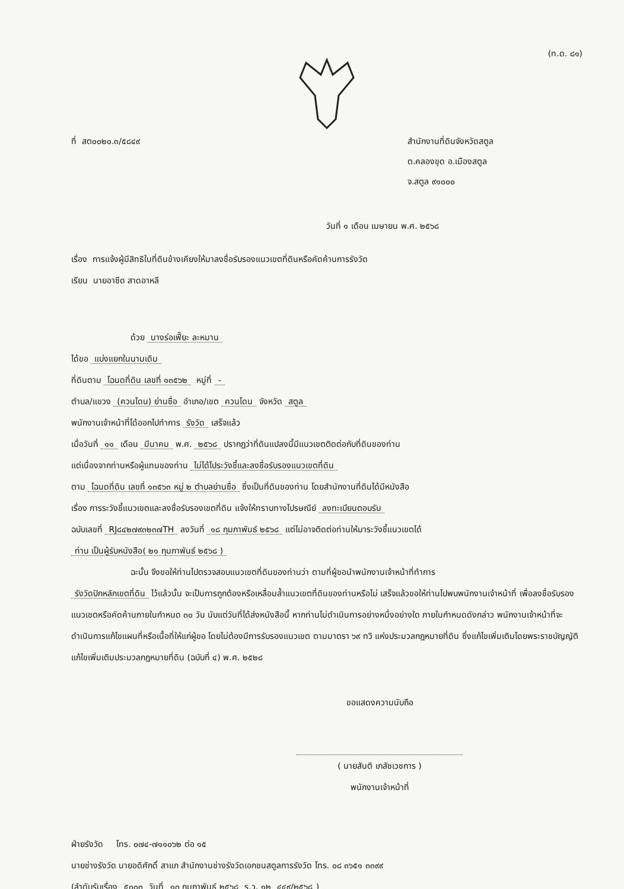(ท.ด. ๘๑)
ที่ สต๐๐๒๐.๓/๕๘๔๙
สำนักงานที่ดินจังหวัดสตูล
ต.คลองขุด อ.เมืองสตูล
จ.สตูล ๙๑๐๐๐
วันที่ ๑ เดือน เมษายน พ.ศ. ๒๕๖๘
เรื่อง การแจ้งผู้มีสิทธิในที่ดินข้างเคียงให้มาลงชื่อรับรองแนวเขตที่ดินหรือคัดค้านการรังวัด
เรียน นายอาซีด สาดอาหลี
ด้วย นางร่อเฟี๊ยะ ละหมาน
ได้ขอ แบ่งแยกในนามเดิม
ที่ดินตาม โฉนดที่ดิน เลขที่ ๑๓๕๖๒ หมู่ที่ -
ตำบล/แขวง (ควนโดน) ย่านซื่อ อำเภอ/เขต ควนโดน จังหวัด สตูล
พนักงานเจ้าหน้าที่ได้ออกไปทำการ รังวัด เสร็จแล้ว
เมื่อวันที่ ๑๑ เดือน มีนาคม พ.ศ. ๒๕๖๘ ปรากฏว่าที่ดินแปลงนี้มีแนวเขตติดต่อกับที่ดินของท่าน
แต่เนื่องจากท่านหรือผู้แทนของท่าน ไม่ได้ไประวังชี้และลงชื่อรับรองแนวเขตที่ดิน
ตาม โฉนดที่ดิน เลขที่ ๑๓๕๖๓ หมู่ ๒ ตำบลย่านซื่อ ซึ่งเป็นที่ดินของท่าน โดยสำนักงานที่ดินได้มีหนังสือ
เรื่อง การระวังชี้แนวเขตและลงชื่อรับรองเขตที่ดิน แจ้งให้ทราบทางไปรษณีย์ ลงทะเบียนตอบรับ
ฉบับเลขที่ RJ๘๔๒๗๙๓๒๓๗TH ลงวันที่ ๑๘ กุมภาพันธ์ ๒๕๖๘ แต่ไม่อาจติดต่อท่านให้มาระวังชี้แนวเขตได้
ท่าน เป็นผู้รับหนังสือ( ๒๑ กุมภาพันธ์ ๒๕๖๘ )
ฉะนั้น จึงขอให้ท่านไปตรวจสอบแนวเขตที่ดินของท่านว่า ตามที่ผู้ขอนำพนักงานเจ้าหน้าที่ทำการ
รังวัดปักหลักเขตที่ดิน ไว้แล้วนั้น จะเป็นการถูกต้องหรือเหลื่อมล้ำแนวเขตที่ดินของท่านหรือไม่ เสร็จแล้วขอให้ท่านไปพบพนักงานเจ้าหน้าที่ เพื่อลงชื่อรับรองแนวเขตหรือคัดค้านภายในกำหนด ๓๐ วัน นับแต่วันที่ได้ส่งหนังสือนี้ หากท่านไม่ดำเนินการอย่างหนึ่งอย่างใด ภายในกำหนดดังกล่าว พนักงานเจ้าหน้าที่จะดำเนินการแก้ไขแผนที่หรือเนื้อที่ให้แก่ผู้ขอ โดยไม่ต้องมีการรับรองแนวเขต ตามมาตรา ๖๙ ทวิ แห่งประมวลกฎหมายที่ดิน ซึ่งแก้ไขเพิ่มเติมโดยพระราชบัญญัติแก้ไขเพิ่มเติมประมวลกฎหมายที่ดิน (ฉบับที่ ๔) พ.ศ. ๒๕๒๘
ขอแสดงความนับถือ
( นายสันติ เภสัชเวชการ )
พนักงานเจ้าหน้าที่
ฝ่ายรังวัด โทร. ๐๗๔-๗๑๑๐๖๒ ต่อ ๑๕
นายช่างรังวัด นายอดิศักดิ์ สาแก สำนักงานช่างรังวัดเอกชนสตูลการรังวัด โทร. ๐๘ ๓๖๕๑ ๓๓๙๙
(ลำดับรับเรื่อง ๕๐๐๓ วันที่ ๑๓ กุมภาพันธ์ ๒๕๖๘ ร.ว. ๑๒ ๔๔๙/๒๕๖๘)